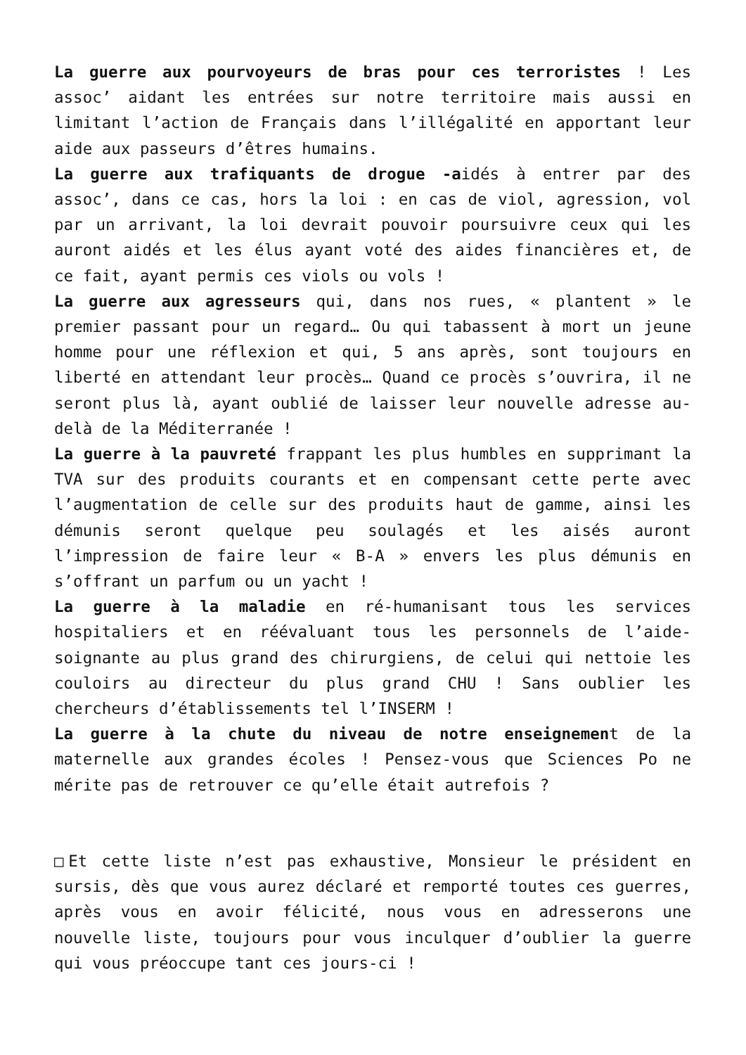La guerre aux pourvoyeurs de bras pour ces terroristes ! Les assoc’ aidant les entrées sur notre territoire mais aussi en limitant l’action de Français dans l’illégalité en apportant leur aide aux passeurs d’êtres humains.
La guerre aux trafiquants de drogue -aidés à entrer par des assoc’, dans ce cas, hors la loi : en cas de viol, agression, vol par un arrivant, la loi devrait pouvoir poursuivre ceux qui les auront aidés et les élus ayant voté des aides financières et, de ce fait, ayant permis ces viols ou vols !
La guerre aux agresseurs qui, dans nos rues, « plantent » le premier passant pour un regard… Ou qui tabassent à mort un jeune homme pour une réflexion et qui, 5 ans après, sont toujours en liberté en attendant leur procès… Quand ce procès s’ouvrira, il ne seront plus là, ayant oublié de laisser leur nouvelle adresse au-delà de la Méditerranée !
La guerre à la pauvreté frappant les plus humbles en supprimant la TVA sur des produits courants et en compensant cette perte avec l’augmentation de celle sur des produits haut de gamme, ainsi les démunis seront quelque peu soulagés et les aisés auront l’impression de faire leur « B-A » envers les plus démunis en s’offrant un parfum ou un yacht !
La guerre à la maladie en ré-humanisant tous les services hospitaliers et en réévaluant tous les personnels de l’aide-soignante au plus grand des chirurgiens, de celui qui nettoie les couloirs au directeur du plus grand CHU ! Sans oublier les chercheurs d’établissements tel l’INSERM !
La guerre à la chute du niveau de notre enseignement de la maternelle aux grandes écoles ! Pensez-vous que Sciences Po ne mérite pas de retrouver ce qu’elle était autrefois ?
□Et cette liste n’est pas exhaustive, Monsieur le président en sursis, dès que vous aurez déclaré et remporté toutes ces guerres, après vous en avoir félicité, nous vous en adresserons une nouvelle liste, toujours pour vous inculquer d’oublier la guerre qui vous préoccupe tant ces jours-ci !